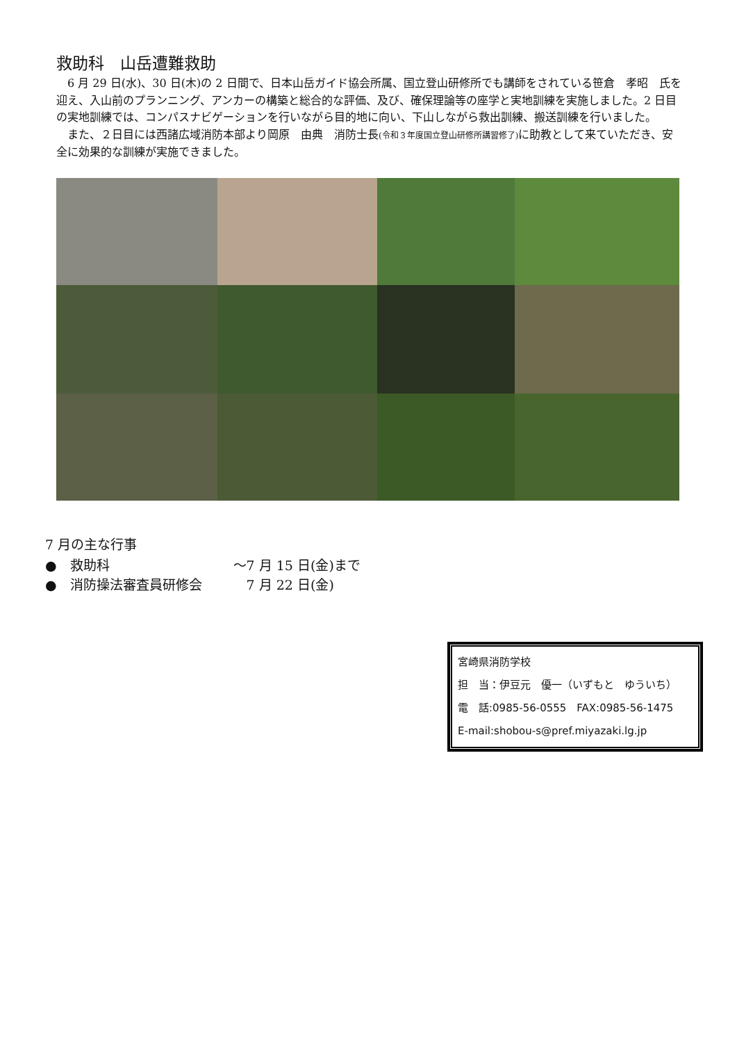救助科　山岳遭難救助
　6 月 29 日(水)、30 日(木)の 2 日間で、日本山岳ガイド協会所属、国立登山研修所でも講師をされている笹倉　孝昭　氏を迎え、入山前のプランニング、アンカーの構築と総合的な評価、及び、確保理論等の座学と実地訓練を実施しました。2 日目の実地訓練では、コンパスナビゲーションを行いながら目的地に向い、下山しながら救出訓練、搬送訓練を行いました。
　また、２日目には西諸広域消防本部より岡原　由典　消防士長(令和３年度国立登山研修所講習修了) に助教として来ていただき、安全に効果的な訓練が実施できました。
7 月の主な行事
●　救助科 〜7 月 15 日(金)まで
●　消防操法審査員研修会　7 月 22 日(金)
宮崎県消防学校
担　当：伊豆元　優一（いずもと　ゆういち）
電　話:0985-56-0555　FAX:0985-56-1475
E-mail:shobou-s@pref.miyazaki.lg.jp